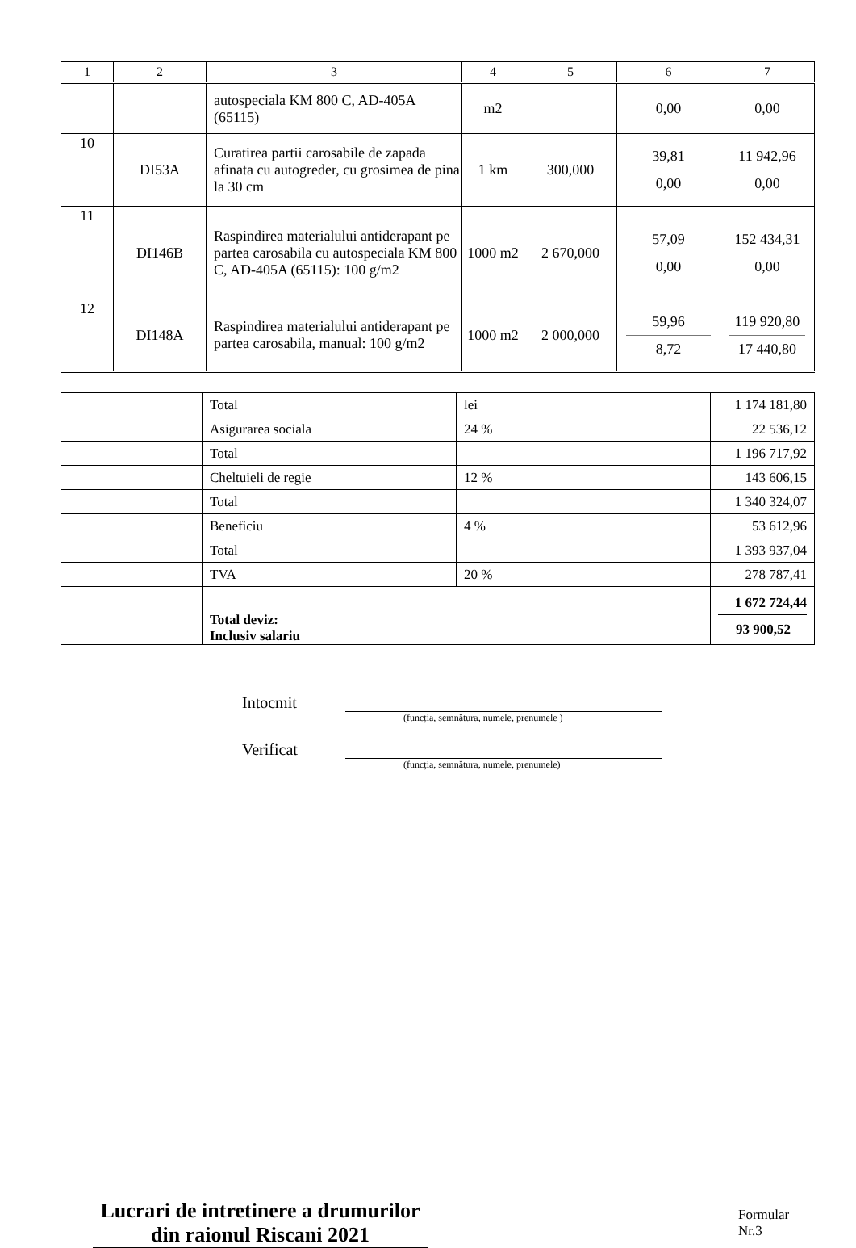| 1 | 2 | 3 | 4 | 5 | 6 | 7 |
| --- | --- | --- | --- | --- | --- | --- |
| | | autospeciala KM 800 C, AD-405A (65115) | m2 | | 0,00 | 0,00 |
| 10 | DI53A | Curatirea partii carosabile de zapada afinata cu autogreder, cu grosimea de pina la 30 cm | 1 km | 300,000 | 39,81 0,00 | 11 942,96 0,00 |
| 11 | DI146B | Raspindirea materialului antiderapant pe partea carosabila cu autospeciala KM 800 C, AD-405A (65115): 100 g/m2 | 1000 m2 | 2 670,000 | 57,09 0,00 | 152 434,31 0,00 |
| 12 | DI148A | Raspindirea materialului antiderapant pe partea carosabila, manual: 100 g/m2 | 1000 m2 | 2 000,000 | 59,96 8,72 | 119 920,80 17 440,80 |
| | | Total | lei | 1 174 181,80 |
| | | Asigurarea sociala | 24 % | 22 536,12 |
| | | Total | | 1 196 717,92 |
| | | Cheltuieli de regie | 12 % | 143 606,15 |
| | | Total | | 1 340 324,07 |
| | | Beneficiu | 4 % | 53 612,96 |
| | | Total | | 1 393 937,04 |
| | | TVA | 20 % | 278 787,41 |
| | | Total deviz: Inclusiv salariu | | 1 672 724,44 93 900,52 |
Intocmit
(funcția, semnătura, numele, prenumele )
Verificat
(funcția, semnătura, numele, prenumele)
Lucrari de intretinere a drumurilor din raionul Riscani 2021
Formular Nr.3